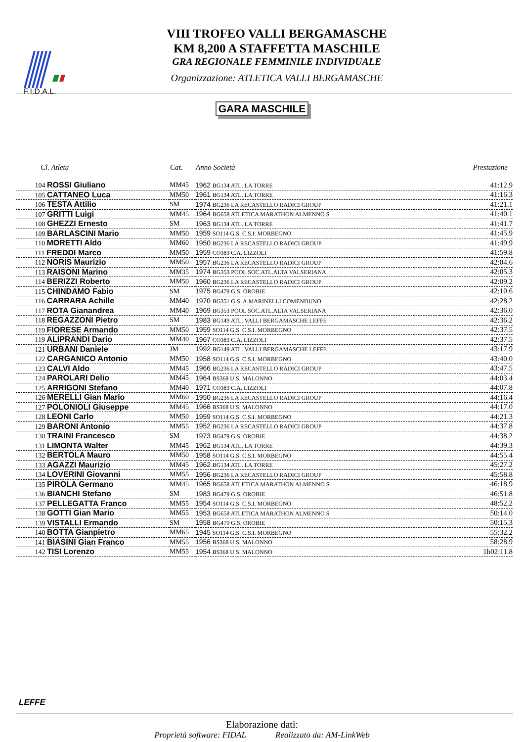F.I.D.A.L.
VIII TROFEO VALLI BERGAMASCHE
KM 8,200 A STAFFETTA MASCHILE
GRA REGIONALE FEMMINILE INDIVIDUALE
Organizzazione: ATLETICA VALLI BERGAMASCHE
GARA MASCHILE
| Cl. Atleta | Cat. | Anno Società | Prestazione |
| --- | --- | --- | --- |
| 104 ROSSI Giuliano | MM45 | 1962 BG134 ATL. LA TORRE | 41:12.9 |
| 105 CATTANEO Luca | MM50 | 1961 BG134 ATL. LA TORRE | 41:16.3 |
| 106 TESTA Attilio | SM | 1974 BG236 LA RECASTELLO RADICI GROUP | 41:21.1 |
| 107 GRITTI Luigi | MM45 | 1964 BG658 ATLETICA MARATHON ALMENNO S | 41:40.1 |
| 108 GHEZZI Ernesto | SM | 1963 BG134 ATL. LA TORRE | 41:41.7 |
| 109 BARLASCINI Mario | MM50 | 1959 SO114 G.S. C.S.I. MORBEGNO | 41:45.9 |
| 110 MORETTI Aldo | MM60 | 1950 BG236 LA RECASTELLO RADICI GROUP | 41:49.9 |
| 111 FREDDI Marco | MM50 | 1959 CO383 C.A. LIZZOLI | 41:59.8 |
| 112 NORIS Maurizio | MM50 | 1957 BG236 LA RECASTELLO RADICI GROUP | 42:04.6 |
| 113 RAISONI Marino | MM35 | 1974 BG353 POOL SOC.ATL.ALTA VALSERIANA | 42:05.3 |
| 114 BERIZZI Roberto | MM50 | 1960 BG236 LA RECASTELLO RADICI GROUP | 42:09.2 |
| 115 CHINDAMO Fabio | SM | 1975 BG479 G.S. OROBIE | 42:10.6 |
| 116 CARRARA Achille | MM40 | 1970 BG351 G.S. A.MARINELLI COMENDUNO | 42:28.2 |
| 117 ROTA Gianandrea | MM40 | 1969 BG353 POOL SOC.ATL.ALTA VALSERIANA | 42:36.0 |
| 118 REGAZZONI Pietro | SM | 1983 BG149 ATL. VALLI BERGAMASCHE LEFFE | 42:36.2 |
| 119 FIORESE Armando | MM50 | 1959 SO114 G.S. C.S.I. MORBEGNO | 42:37.5 |
| 119 ALIPRANDI Dario | MM40 | 1967 CO383 C.A. LIZZOLI | 42:37.5 |
| 121 URBANI Daniele | JM | 1992 BG149 ATL. VALLI BERGAMASCHE LEFFE | 43:17.9 |
| 122 CARGANICO Antonio | MM50 | 1958 SO114 G.S. C.S.I. MORBEGNO | 43:40.0 |
| 123 CALVI Aldo | MM45 | 1966 BG236 LA RECASTELLO RADICI GROUP | 43:47.5 |
| 124 PAROLARI Delio | MM45 | 1964 BS368 U.S. MALONNO | 44:03.4 |
| 125 ARRIGONI Stefano | MM40 | 1971 CO383 C.A. LIZZOLI | 44:07.8 |
| 126 MERELLI Gian Mario | MM60 | 1950 BG236 LA RECASTELLO RADICI GROUP | 44:16.4 |
| 127 POLONIOLI Giuseppe | MM45 | 1966 BS368 U.S. MALONNO | 44:17.0 |
| 128 LEONI Carlo | MM50 | 1959 SO114 G.S. C.S.I. MORBEGNO | 44:21.3 |
| 129 BARONI Antonio | MM55 | 1952 BG236 LA RECASTELLO RADICI GROUP | 44:37.8 |
| 130 TRAINI Francesco | SM | 1973 BG479 G.S. OROBIE | 44:38.2 |
| 131 LIMONTA Walter | MM45 | 1962 BG134 ATL. LA TORRE | 44:39.3 |
| 132 BERTOLA Mauro | MM50 | 1958 SO114 G.S. C.S.I. MORBEGNO | 44:55.4 |
| 133 AGAZZI Maurizio | MM45 | 1962 BG134 ATL. LA TORRE | 45:27.2 |
| 134 LOVERINI Giovanni | MM55 | 1956 BG236 LA RECASTELLO RADICI GROUP | 45:58.8 |
| 135 PIROLA Germano | MM45 | 1965 BG658 ATLETICA MARATHON ALMENNO S | 46:18.9 |
| 136 BIANCHI Stefano | SM | 1983 BG479 G.S. OROBIE | 46:51.8 |
| 137 PELLEGATTA Franco | MM55 | 1954 SO114 G.S. C.S.I. MORBEGNO | 48:52.2 |
| 138 GOTTI Gian Mario | MM55 | 1953 BG658 ATLETICA MARATHON ALMENNO S | 50:14.0 |
| 139 VISTALLI Ermando | SM | 1958 BG479 G.S. OROBIE | 50:15.3 |
| 140 BOTTA Gianpietro | MM65 | 1945 SO114 G.S. C.S.I. MORBEGNO | 55:32.2 |
| 141 BIASINI Gian Franco | MM55 | 1956 BS368 U.S. MALONNO | 58:28.9 |
| 142 TISI Lorenzo | MM55 | 1954 BS368 U.S. MALONNO | 1h02:11.8 |
LEFFE
Elaborazione dati:
Proprietà software: FIDAL Realizzato da: AM-LinkWeb